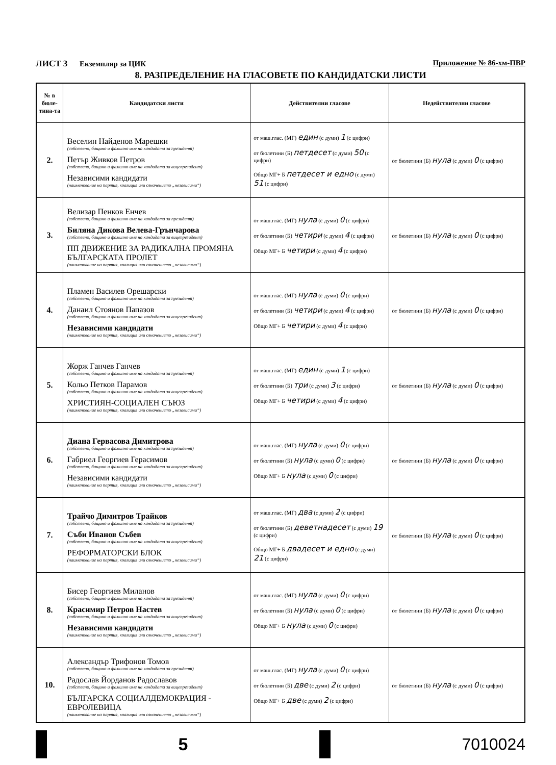ЛИСТ 3 Екземпляр за ЦИК Приложение № 86-хм-ПВР
8. РАЗПРЕДЕЛЕНИЕ НА ГЛАСОВЕТЕ ПО КАНДИДАТСКИ ЛИСТИ
| № в бюле-тина-та | Кандидатски листи | Действителни гласове | Недействителни гласове |
| --- | --- | --- | --- |
| 2. | Веселин Найденов Марешки (собствено, бащино и фамилно име на кандидата за президент) Петър Живков Петров (собствено, бащино и фамилно име на кандидата за вицепрезидент) Независими кандидати (наименование на партия, коалиция или означението „независими“) | от маш.глас. (МГ) един (с думи) 1 (с цифри) от бюлетини (Б) петдесет (с думи) 50 (с цифри) Общо МГ+ Б петдесет и едно (с думи) 51 (с цифри) | от бюлетини (Б) нула (с думи) 0 (с цифри) |
| 3. | Велизар Пенков Енчев (собствено, бащино и фамилно име на кандидата за президент) Биляна Дикова Велева-Грънчарова (собствено, бащино и фамилно име на кандидата за вицепрезидент) ПП ДВИЖЕНИЕ ЗА РАДИКАЛНА ПРОМЯНА БЪЛГАРСКАТА ПРОЛЕТ (наименование на партия, коалиция или означението „независими“) | от маш.глас. (МГ) нула (с думи) 0 (с цифри) от бюлетини (Б) четири (с думи) 4 (с цифри) Общо МГ+ Б четири (с думи) 4 (с цифри) | от бюлетини (Б) нула (с думи) 0 (с цифри) |
| 4. | Пламен Василев Орешарски (собствено, бащино и фамилно име на кандидата за президент) Данаил Стоянов Папазов (собствено, бащино и фамилно име на кандидата за вицепрезидент) Независими кандидати (наименование на партия, коалиция или означението „независими“) | от маш.глас. (МГ) нула (с думи) 0 (с цифри) от бюлетини (Б) четири (с думи) 4 (с цифри) Общо МГ+ Б четири (с думи) 4 (с цифри) | от бюлетини (Б) нула (с думи) 0 (с цифри) |
| 5. | Жорж Ганчев Ганчев (собствено, бащино и фамилно име на кандидата за президент) Кольо Петков Парамов (собствено, бащино и фамилно име на кандидата за вицепрезидент) ХРИСТИЯН-СОЦИАЛЕН СЪЮЗ (наименование на партия, коалиция или означението „независими“) | от маш.глас. (МГ) един (с думи) 1 (с цифри) от бюлетини (Б) три (с думи) 3 (с цифри) Общо МГ+ Б четири (с думи) 4 (с цифри) | от бюлетини (Б) нула (с думи) 0 (с цифри) |
| 6. | Диана Гервасова Димитрова (собствено, бащино и фамилно име на кандидата за президент) Габриел Георгиев Герасимов (собствено, бащино и фамилно име на кандидата за вицепрезидент) Независими кандидати (наименование на партия, коалиция или означението „независими“) | от маш.глас. (МГ) нула (с думи) 0 (с цифри) от бюлетини (Б) нула (с думи) 0 (с цифри) Общо МГ+ Б нула (с думи) 0 (с цифри) | от бюлетини (Б) нула (с думи) 0 (с цифри) |
| 7. | Трайчо Димитров Трайков (собствено, бащино и фамилно име на кандидата за президент) Съби Иванов Събев (собствено, бащино и фамилно име на кандидата за вицепрезидент) РЕФОРМАТОРСКИ БЛОК (наименование на партия, коалиция или означението „независими“) | от маш.глас. (МГ) два (с думи) 2 (с цифри) от бюлетини (Б) деветнадесет (с думи) 19 (с цифри) Общо МГ+ Б двадесет и едно (с думи) 21 (с цифри) | от бюлетини (Б) нула (с думи) 0 (с цифри) |
| 8. | Бисер Георгиев Миланов (собствено, бащино и фамилно име на кандидата за президент) Красимир Петров Настев (собствено, бащино и фамилно име на кандидата за вицепрезидент) Независими кандидати (наименование на партия, коалиция или означението „независими“) | от маш.глас. (МГ) нула (с думи) 0 (с цифри) от бюлетини (Б) нула (с думи) 0 (с цифри) Общо МГ+ Б нула (с думи) 0 (с цифри) | от бюлетини (Б) нула (с думи) 0 (с цифри) |
| 10. | Александър Трифонов Томов (собствено, бащино и фамилно име на кандидата за президент) Радослав Йорданов Радославов (собствено, бащино и фамилно име на кандидата за вицепрезидент) БЪЛГАРСКА СОЦИАЛДЕМОКРАЦИЯ - ЕВРОЛЕВИЦА (наименование на партия, коалиция или означението „независими“) | от маш.глас. (МГ) нула (с думи) 0 (с цифри) от бюлетини (Б) две (с думи) 2 (с цифри) Общо МГ+ Б две (с думи) 2 (с цифри) | от бюлетини (Б) нула (с думи) 0 (с цифри) |
5 7010024